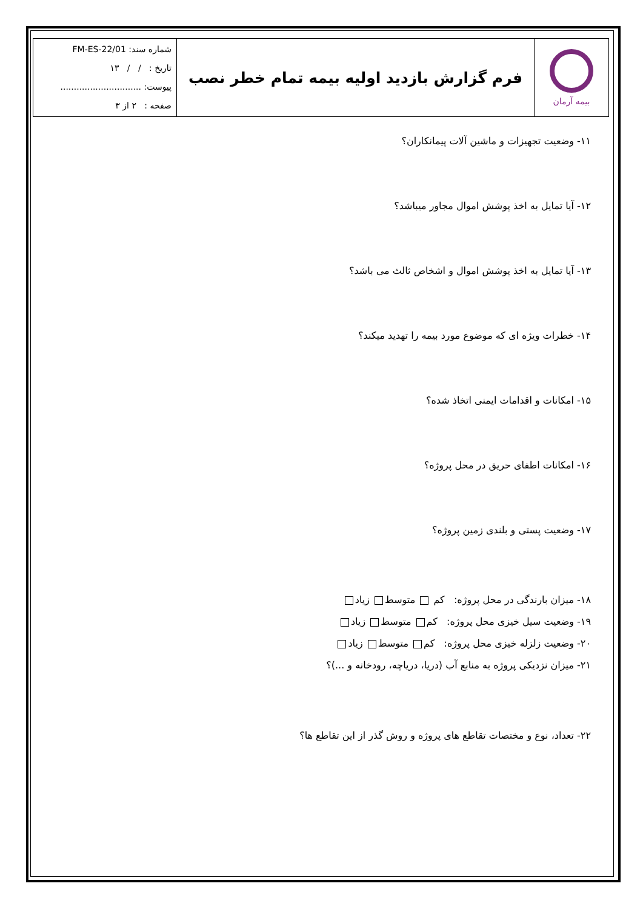| بیمه آرمان | فرم گزارش بازدید اولیه بیمه تمام خطر نصب | شماره سند: FM-ES-22/01 تاریخ : / / ۱۳ پیوست: .............................. صفحه : ۲ از ۳ |
۱۱- وضعیت تجهیزات و ماشین آلات پیمانکاران؟
۱۲- آیا تمایل به اخذ پوشش اموال مجاور میباشد؟
۱۳- آیا تمایل به اخذ پوشش اموال و اشخاص ثالث می باشد؟
۱۴- خطرات ویژه ای که موضوع مورد بیمه را تهدید میکند؟
۱۵- امکانات و اقدامات ایمنی اتخاذ شده؟
۱۶- امکانات اطفای حریق در محل پروژه؟
۱۷- وضعیت پستی و بلندی زمین پروژه؟
۱۸- میزان بارندگی در محل پروژه: کم متوسط زیاد
۱۹- وضعیت سیل خیزی محل پروژه: کم متوسط زیاد
۲۰- وضعیت زلزله خیزی محل پروژه: کم متوسط زیاد
۲۱- میزان نزدیکی پروژه به منابع آب (دریا، دریاچه، رودخانه و ...)؟
۲۲- تعداد، نوع و مختصات تقاطع های پروژه و روش گذر از این تقاطع ها؟